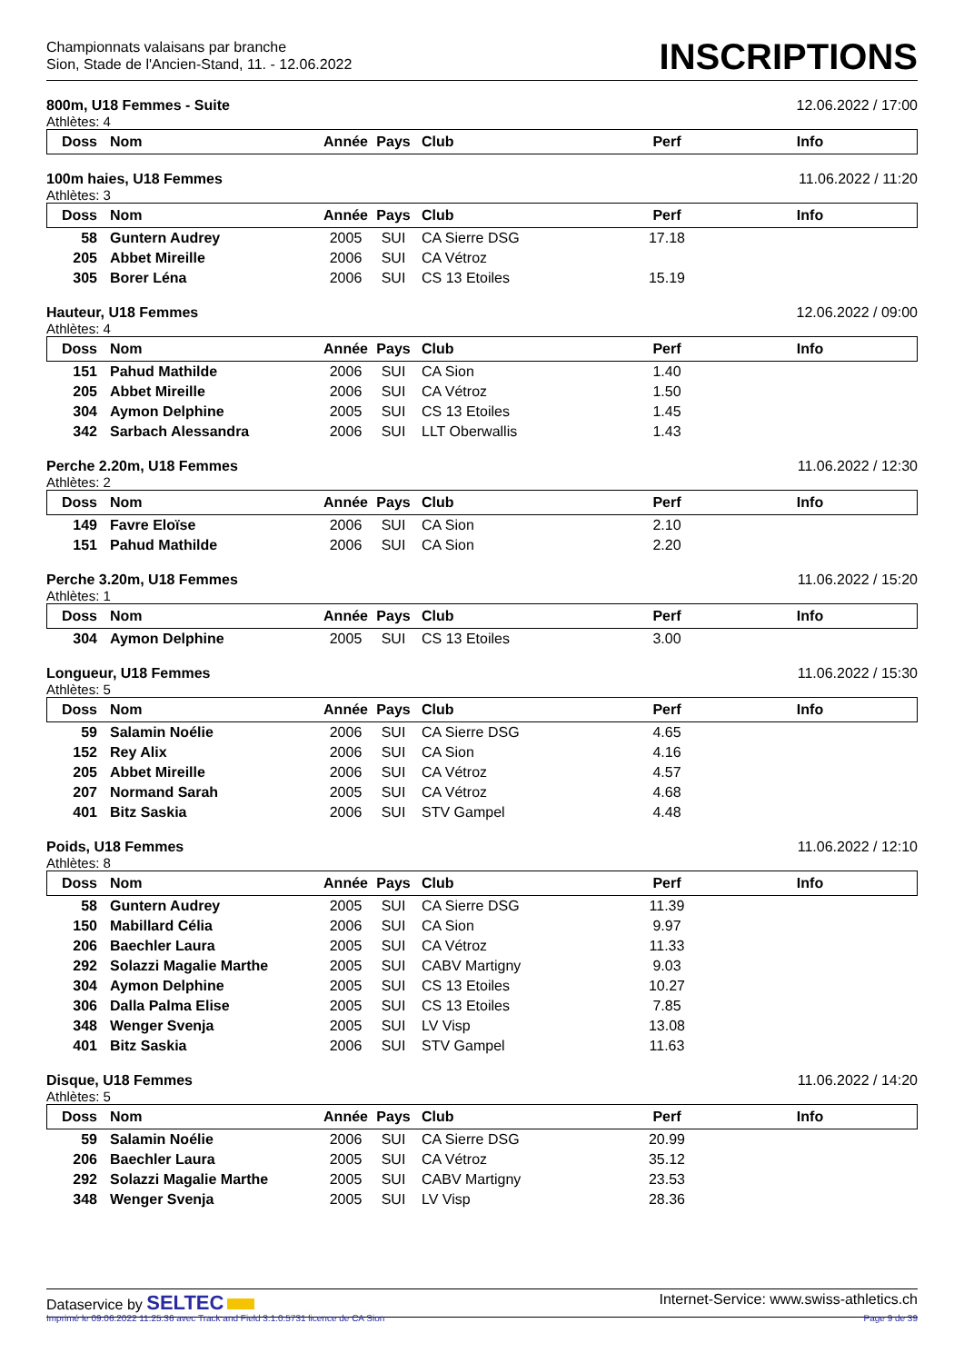Championnats valaisans par branche
Sion, Stade de l'Ancien-Stand, 11. - 12.06.2022
INSCRIPTIONS
800m, U18 Femmes - Suite 12.06.2022 / 17:00
Athlètes: 4
| Doss | Nom | Année | Pays | Club | Perf | Info |
| --- | --- | --- | --- | --- | --- | --- |
100m haies, U18 Femmes 11.06.2022 / 11:20
Athlètes: 3
| Doss | Nom | Année | Pays | Club | Perf | Info |
| --- | --- | --- | --- | --- | --- | --- |
| 58 | Guntern Audrey | 2005 | SUI | CA Sierre DSG | 17.18 | |
| 205 | Abbet Mireille | 2006 | SUI | CA Vétroz | | |
| 305 | Borer Léna | 2006 | SUI | CS 13 Etoiles | 15.19 | |
Hauteur, U18 Femmes 12.06.2022 / 09:00
Athlètes: 4
| Doss | Nom | Année | Pays | Club | Perf | Info |
| --- | --- | --- | --- | --- | --- | --- |
| 151 | Pahud Mathilde | 2006 | SUI | CA Sion | 1.40 | |
| 205 | Abbet Mireille | 2006 | SUI | CA Vétroz | 1.50 | |
| 304 | Aymon Delphine | 2005 | SUI | CS 13 Etoiles | 1.45 | |
| 342 | Sarbach Alessandra | 2006 | SUI | LLT Oberwallis | 1.43 | |
Perche 2.20m, U18 Femmes 11.06.2022 / 12:30
Athlètes: 2
| Doss | Nom | Année | Pays | Club | Perf | Info |
| --- | --- | --- | --- | --- | --- | --- |
| 149 | Favre Eloïse | 2006 | SUI | CA Sion | 2.10 | |
| 151 | Pahud Mathilde | 2006 | SUI | CA Sion | 2.20 | |
Perche 3.20m, U18 Femmes 11.06.2022 / 15:20
Athlètes: 1
| Doss | Nom | Année | Pays | Club | Perf | Info |
| --- | --- | --- | --- | --- | --- | --- |
| 304 | Aymon Delphine | 2005 | SUI | CS 13 Etoiles | 3.00 | |
Longueur, U18 Femmes 11.06.2022 / 15:30
Athlètes: 5
| Doss | Nom | Année | Pays | Club | Perf | Info |
| --- | --- | --- | --- | --- | --- | --- |
| 59 | Salamin Noélie | 2006 | SUI | CA Sierre DSG | 4.65 | |
| 152 | Rey Alix | 2006 | SUI | CA Sion | 4.16 | |
| 205 | Abbet Mireille | 2006 | SUI | CA Vétroz | 4.57 | |
| 207 | Normand Sarah | 2005 | SUI | CA Vétroz | 4.68 | |
| 401 | Bitz Saskia | 2006 | SUI | STV Gampel | 4.48 | |
Poids, U18 Femmes 11.06.2022 / 12:10
Athlètes: 8
| Doss | Nom | Année | Pays | Club | Perf | Info |
| --- | --- | --- | --- | --- | --- | --- |
| 58 | Guntern Audrey | 2005 | SUI | CA Sierre DSG | 11.39 | |
| 150 | Mabillard Célia | 2006 | SUI | CA Sion | 9.97 | |
| 206 | Baechler Laura | 2005 | SUI | CA Vétroz | 11.33 | |
| 292 | Solazzi Magalie Marthe | 2005 | SUI | CABV Martigny | 9.03 | |
| 304 | Aymon Delphine | 2005 | SUI | CS 13 Etoiles | 10.27 | |
| 306 | Dalla Palma Elise | 2005 | SUI | CS 13 Etoiles | 7.85 | |
| 348 | Wenger Svenja | 2005 | SUI | LV Visp | 13.08 | |
| 401 | Bitz Saskia | 2006 | SUI | STV Gampel | 11.63 | |
Disque, U18 Femmes 11.06.2022 / 14:20
Athlètes: 5
| Doss | Nom | Année | Pays | Club | Perf | Info |
| --- | --- | --- | --- | --- | --- | --- |
| 59 | Salamin Noélie | 2006 | SUI | CA Sierre DSG | 20.99 | |
| 206 | Baechler Laura | 2005 | SUI | CA Vétroz | 35.12 | |
| 292 | Solazzi Magalie Marthe | 2005 | SUI | CABV Martigny | 23.53 | |
| 348 | Wenger Svenja | 2005 | SUI | LV Visp | 28.36 | |
Dataservice by SELTEC Internet-Service: www.swiss-athletics.ch
Imprimé le 09.06.2022 11:25:36 avec Track and Field 3.1.0.5731 licence de CA Sion Page 9 de 39